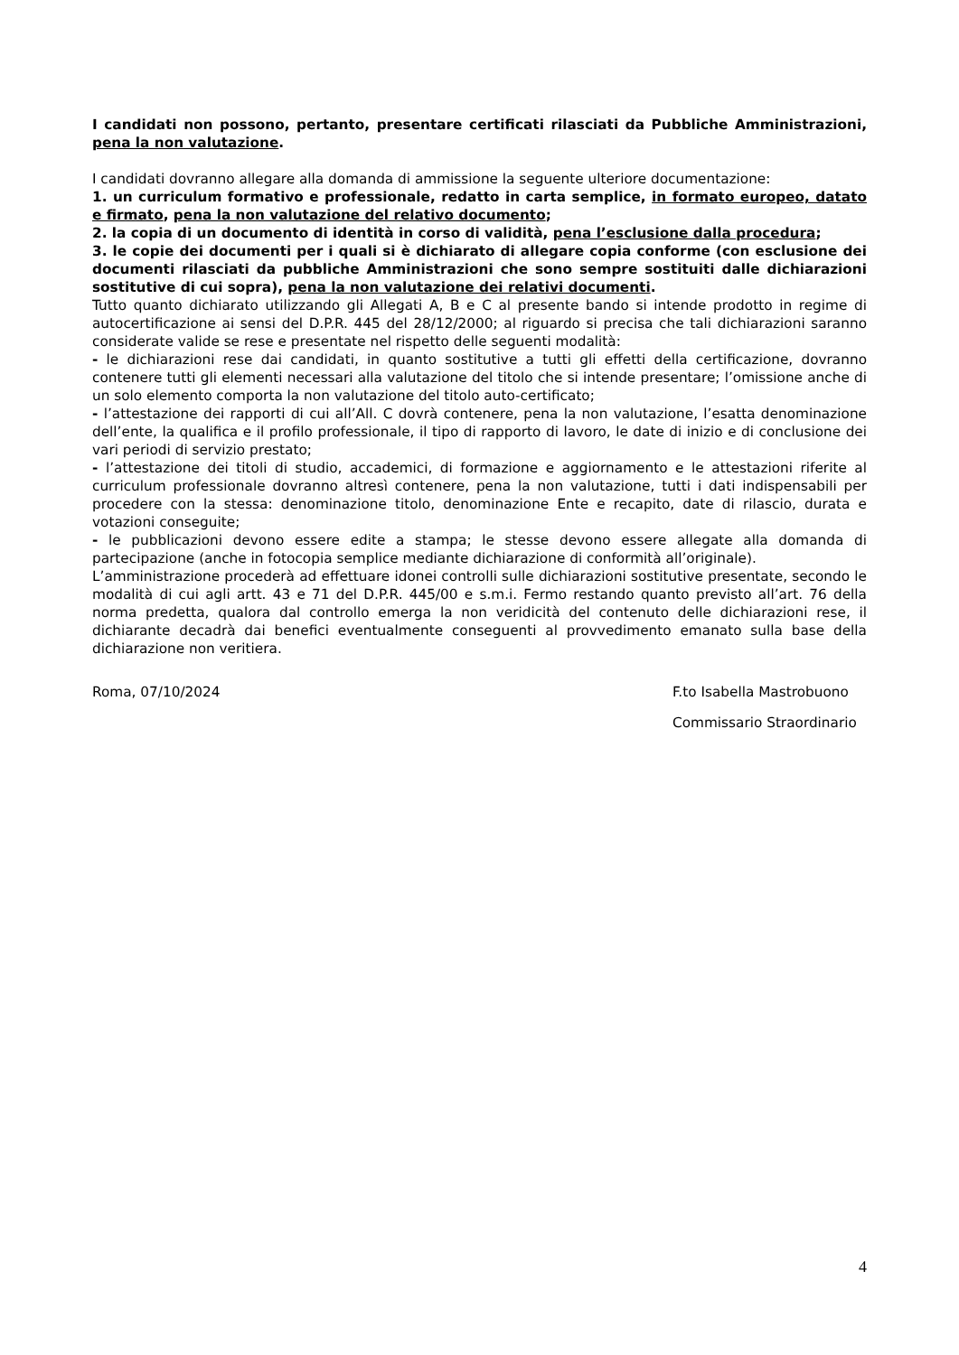I candidati non possono, pertanto, presentare certificati rilasciati da Pubbliche Amministrazioni, pena la non valutazione.
I candidati dovranno allegare alla domanda di ammissione la seguente ulteriore documentazione:
1. un curriculum formativo e professionale, redatto in carta semplice, in formato europeo, datato e firmato, pena la non valutazione del relativo documento;
2. la copia di un documento di identità in corso di validità, pena l’esclusione dalla procedura;
3. le copie dei documenti per i quali si è dichiarato di allegare copia conforme (con esclusione dei documenti rilasciati da pubbliche Amministrazioni che sono sempre sostituiti dalle dichiarazioni sostitutive di cui sopra), pena la non valutazione dei relativi documenti.
Tutto quanto dichiarato utilizzando gli Allegati A, B e C al presente bando si intende prodotto in regime di autocertificazione ai sensi del D.P.R. 445 del 28/12/2000; al riguardo si precisa che tali dichiarazioni saranno considerate valide se rese e presentate nel rispetto delle seguenti modalità:
- le dichiarazioni rese dai candidati, in quanto sostitutive a tutti gli effetti della certificazione, dovranno contenere tutti gli elementi necessari alla valutazione del titolo che si intende presentare; l’omissione anche di un solo elemento comporta la non valutazione del titolo auto-certificato;
- l’attestazione dei rapporti di cui all’All. C dovrà contenere, pena la non valutazione, l’esatta denominazione dell’ente, la qualifica e il profilo professionale, il tipo di rapporto di lavoro, le date di inizio e di conclusione dei vari periodi di servizio prestato;
- l’attestazione dei titoli di studio, accademici, di formazione e aggiornamento e le attestazioni riferite al curriculum professionale dovranno altresì contenere, pena la non valutazione, tutti i dati indispensabili per procedere con la stessa: denominazione titolo, denominazione Ente e recapito, date di rilascio, durata e votazioni conseguite;
- le pubblicazioni devono essere edite a stampa; le stesse devono essere allegate alla domanda di partecipazione (anche in fotocopia semplice mediante dichiarazione di conformità all’originale).
L’amministrazione procederà ad effettuare idonei controlli sulle dichiarazioni sostitutive presentate, secondo le modalità di cui agli artt. 43 e 71 del D.P.R. 445/00 e s.m.i. Fermo restando quanto previsto all’art. 76 della norma predetta, qualora dal controllo emerga la non veridicità del contenuto delle dichiarazioni rese, il dichiarante decadrà dai benefici eventualmente conseguenti al provvedimento emanato sulla base della dichiarazione non veritiera.
Roma, 07/10/2024 F.to Isabella Mastrobuono
Commissario Straordinario
4